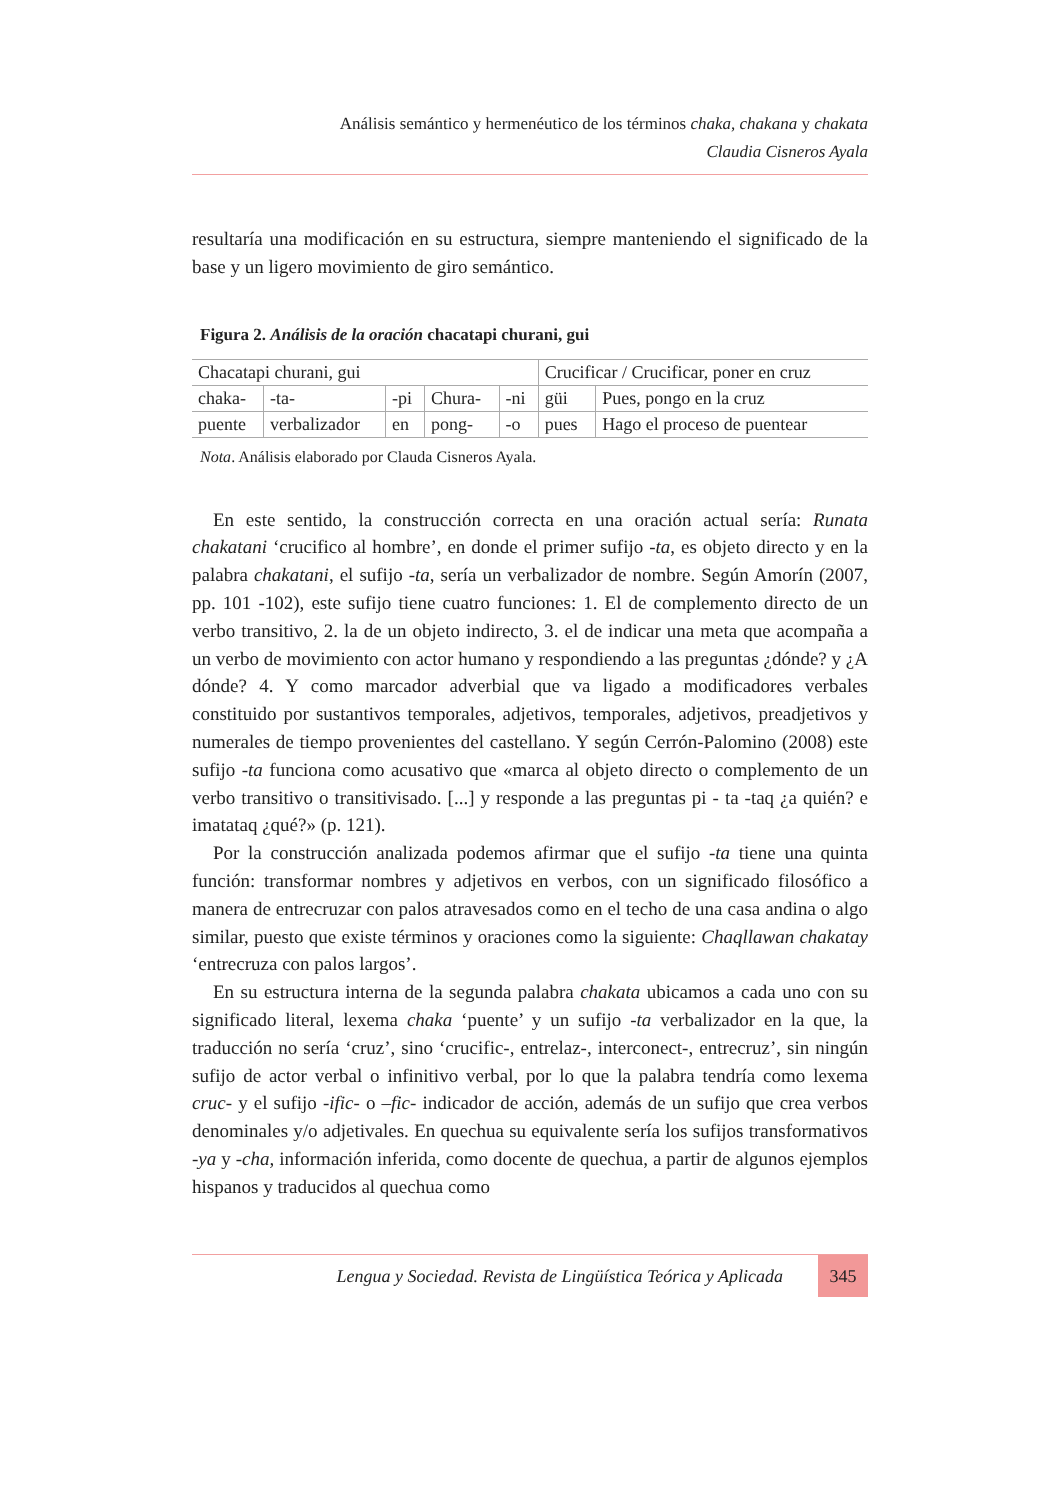Análisis semántico y hermenéutico de los términos chaka, chakana y chakata
Claudia Cisneros Ayala
resultaría una modificación en su estructura, siempre manteniendo el significado de la base y un ligero movimiento de giro semántico.
Figura 2. Análisis de la oración chacatapi churani, gui
| Chacatapi churani, gui | | | | | Crucificar / Crucificar, poner en cruz | |
| chaka- | -ta- | -pi | Chura- | -ni | güi | Pues, pongo en la cruz |
| puente | verbalizador | en | pong- | -o | pues | Hago el proceso de puentear |
Nota. Análisis elaborado por Clauda Cisneros Ayala.
En este sentido, la construcción correcta en una oración actual sería: Runata chakatani ‘crucifico al hombre’, en donde el primer sufijo -ta, es objeto directo y en la palabra chakatani, el sufijo -ta, sería un verbalizador de nombre. Según Amorín (2007, pp. 101 -102), este sufijo tiene cuatro funciones: 1. El de complemento directo de un verbo transitivo, 2. la de un objeto indirecto, 3. el de indicar una meta que acompaña a un verbo de movimiento con actor humano y respondiendo a las preguntas ¿dónde? y ¿A dónde? 4. Y como marcador adverbial que va ligado a modificadores verbales constituido por sustantivos temporales, adjetivos, temporales, adjetivos, preadjetivos y numerales de tiempo provenientes del castellano. Y según Cerrón-Palomino (2008) este sufijo -ta funciona como acusativo que «marca al objeto directo o complemento de un verbo transitivo o transitivisado. [...] y responde a las preguntas pi - ta -taq ¿a quién? e imatataq ¿qué?» (p. 121).
Por la construcción analizada podemos afirmar que el sufijo -ta tiene una quinta función: transformar nombres y adjetivos en verbos, con un significado filosófico a manera de entrecruzar con palos atravesados como en el techo de una casa andina o algo similar, puesto que existe términos y oraciones como la siguiente: Chaqllawan chakatay ‘entrecruza con palos largos’.
En su estructura interna de la segunda palabra chakata ubicamos a cada uno con su significado literal, lexema chaka ‘puente’ y un sufijo -ta verbalizador en la que, la traducción no sería ‘cruz’, sino ‘crucific-, entrelaz-, interconect-, entrecruz’, sin ningún sufijo de actor verbal o infinitivo verbal, por lo que la palabra tendría como lexema cruc- y el sufijo -ific- o –fic- indicador de acción, además de un sufijo que crea verbos denominales y/o adjetivales. En quechua su equivalente sería los sufijos transformativos -ya y -cha, información inferida, como docente de quechua, a partir de algunos ejemplos hispanos y traducidos al quechua como
Lengua y Sociedad. Revista de Lingüística Teórica y Aplicada
345